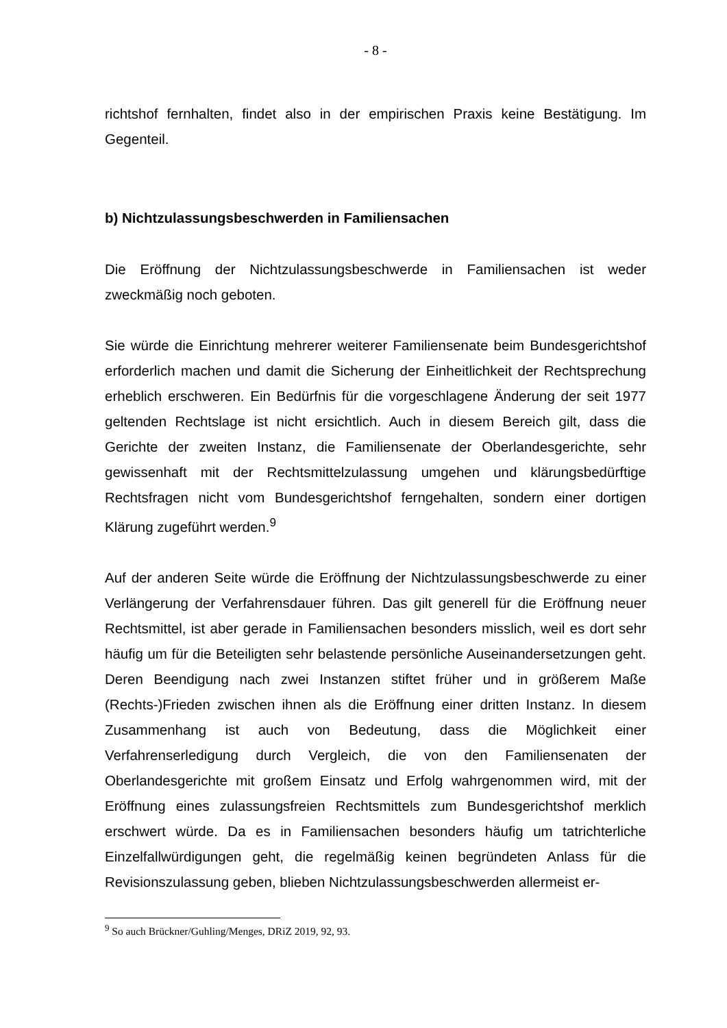- 8 -
richtshof fernhalten, findet also in der empirischen Praxis keine Bestätigung. Im Gegenteil.
b) Nichtzulassungsbeschwerden in Familiensachen
Die Eröffnung der Nichtzulassungsbeschwerde in Familiensachen ist weder zweckmäßig noch geboten.
Sie würde die Einrichtung mehrerer weiterer Familiensenate beim Bundesgerichtshof erforderlich machen und damit die Sicherung der Einheitlichkeit der Rechtsprechung erheblich erschweren. Ein Bedürfnis für die vorgeschlagene Änderung der seit 1977 geltenden Rechtslage ist nicht ersichtlich. Auch in diesem Bereich gilt, dass die Gerichte der zweiten Instanz, die Familiensenate der Oberlandesgerichte, sehr gewissenhaft mit der Rechtsmittelzulassung umgehen und klärungsbedürftige Rechtsfragen nicht vom Bundesgerichtshof ferngehalten, sondern einer dortigen Klärung zugeführt werden.<sup>9</sup>
Auf der anderen Seite würde die Eröffnung der Nichtzulassungsbeschwerde zu einer Verlängerung der Verfahrensdauer führen. Das gilt generell für die Eröffnung neuer Rechtsmittel, ist aber gerade in Familiensachen besonders misslich, weil es dort sehr häufig um für die Beteiligten sehr belastende persönliche Auseinandersetzungen geht. Deren Beendigung nach zwei Instanzen stiftet früher und in größerem Maße (Rechts-)Frieden zwischen ihnen als die Eröffnung einer dritten Instanz. In diesem Zusammenhang ist auch von Bedeutung, dass die Möglichkeit einer Verfahrenserledigung durch Vergleich, die von den Familiensenaten der Oberlandesgerichte mit großem Einsatz und Erfolg wahrgenommen wird, mit der Eröffnung eines zulassungsfreien Rechtsmittels zum Bundesgerichtshof merklich erschwert würde. Da es in Familiensachen besonders häufig um tatrichterliche Einzelfallwürdigungen geht, die regelmäßig keinen begründeten Anlass für die Revisionszulassung geben, blieben Nichtzulassungsbeschwerden allermeist er-
<sup>9</sup> So auch Brückner/Guhling/Menges, DRiZ 2019, 92, 93.